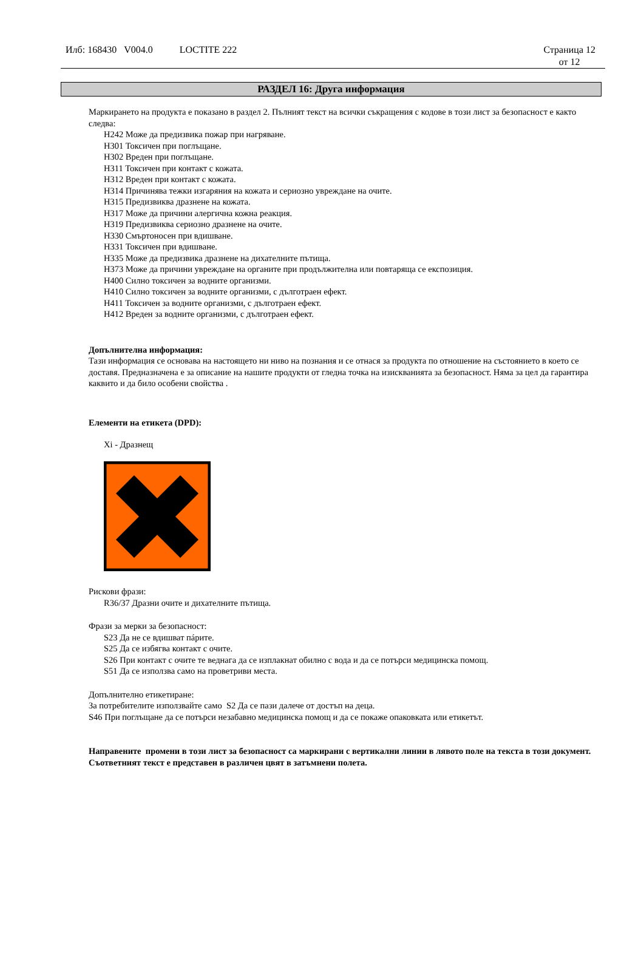Илб: 168430 V004.0 LOCTITE 222
Страница 12
от 12
РАЗДЕЛ 16: Друга информация
Маркирането на продукта е показано в раздел 2. Пълният текст на всички съкращения с кодове в този лист за безопасност е както следва:
H242 Може да предизвика пожар при нагряване.
H301 Токсичен при поглъщане.
H302 Вреден при поглъщане.
H311 Токсичен при контакт с кожата.
H312 Вреден при контакт с кожата.
H314 Причинява тежки изгаряния на кожата и сериозно увреждане на очите.
H315 Предизвиква дразнене на кожата.
H317 Може да причини алергична кожна реакция.
H319 Предизвиква сериозно дразнене на очите.
H330 Смъртоносен при вдишване.
H331 Токсичен при вдишване.
H335 Може да предизвика дразнене на дихателните пътища.
H373 Може да причини увреждане на органите при продължителна или повтаряща се експозиция.
H400 Силно токсичен за водните организми.
H410 Силно токсичен за водните организми, с дълготраен ефект.
H411 Токсичен за водните организми, с дълготраен ефект.
H412 Вреден за водните организми, с дълготраен ефект.
Допълнителна информация:
Тази информация се основава на настоящето ни ниво на познания и се отнася за продукта по отношение на състоянието в което се доставя. Предназначена е за описание на нашите продукти от гледна точка на изискванията за безопасност. Няма за цел да гарантира каквито и да било особени свойства .
Елементи на етикета (DPD):
Xi - Дразнещ
Рискови фрази:
R36/37 Дразни очите и дихателните пътища.
Фрази за мерки за безопасност:
S23 Да не се вдишват пáрите.
S25 Да се избягва контакт с очите.
S26 При контакт с очите те веднага да се изплакнат обилно с вода и да се потърси медицинска помощ.
S51 Да се използва само на проветриви места.
Допълнително етикетиране:
За потребителите използвайте само S2 Да се пази далече от достъп на деца.
S46 При поглъщане да се потърси незабавно медицинска помощ и да се покаже опаковката или етикетът.
Направените промени в този лист за безопасност са маркирани с вертикални линии в лявото поле на текста в този документ. Съответният текст е представен в различен цвят в затъмнени полета.